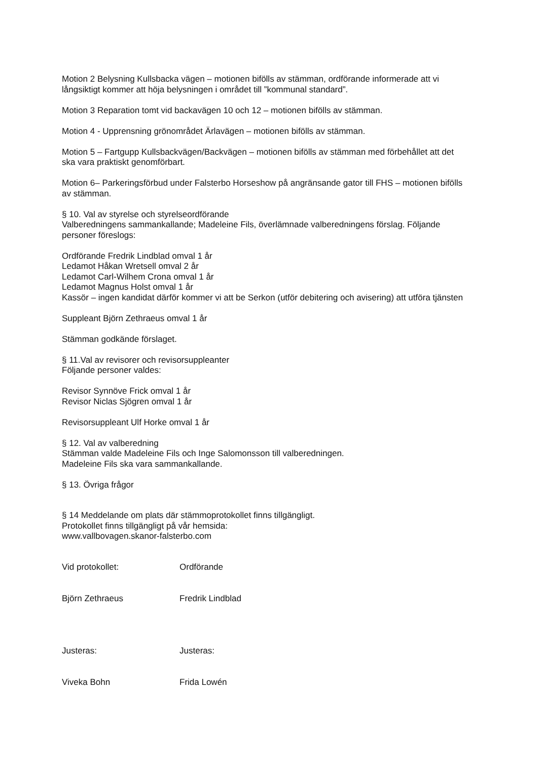Motion 2 Belysning Kullsbacka vägen – motionen bifölls av stämman, ordförande informerade att vi långsiktigt kommer att höja belysningen i området till ”kommunal standard”.
Motion 3 Reparation tomt vid backavägen 10 och 12 – motionen bifölls av stämman.
Motion 4 - Upprensning grönområdet Ärlavägen – motionen bifölls av stämman.
Motion 5 – Fartgupp Kullsbackvägen/Backvägen – motionen bifölls av stämman med förbehållet att det ska vara praktiskt genomförbart.
Motion 6– Parkeringsförbud under Falsterbo Horseshow på angränsande gator till FHS – motionen bifölls av stämman.
§ 10. Val av styrelse och styrelseordförande
Valberedningens sammankallande; Madeleine Fils, överlämnade valberedningens förslag. Följande personer föreslogs:
Ordförande Fredrik Lindblad omval 1 år
Ledamot Håkan Wretsell omval 2 år
Ledamot Carl-Wilhem Crona omval 1 år
Ledamot Magnus Holst omval 1 år
Kassör – ingen kandidat därför kommer vi att be Serkon (utför debitering och avisering) att utföra tjänsten
Suppleant Björn Zethraeus omval 1 år
Stämman godkände förslaget.
§ 11.Val av revisorer och revisorsuppleanter
Följande personer valdes:
Revisor Synnöve Frick omval 1 år
Revisor Niclas Sjögren omval 1 år
Revisorsuppleant Ulf Horke omval 1 år
§ 12. Val av valberedning
Stämman valde Madeleine Fils och Inge Salomonsson till valberedningen.
Madeleine Fils ska vara sammankallande.
§ 13. Övriga frågor
§ 14 Meddelande om plats där stämmoprotokollet finns tillgängligt.
Protokollet finns tillgängligt på vår hemsida:
www.vallbovagen.skanor-falsterbo.com
Vid protokollet:
Björn Zethraeus
Ordförande
Fredrik Lindblad
Justeras:
Viveka Bohn
Justeras:
Frida Lowén